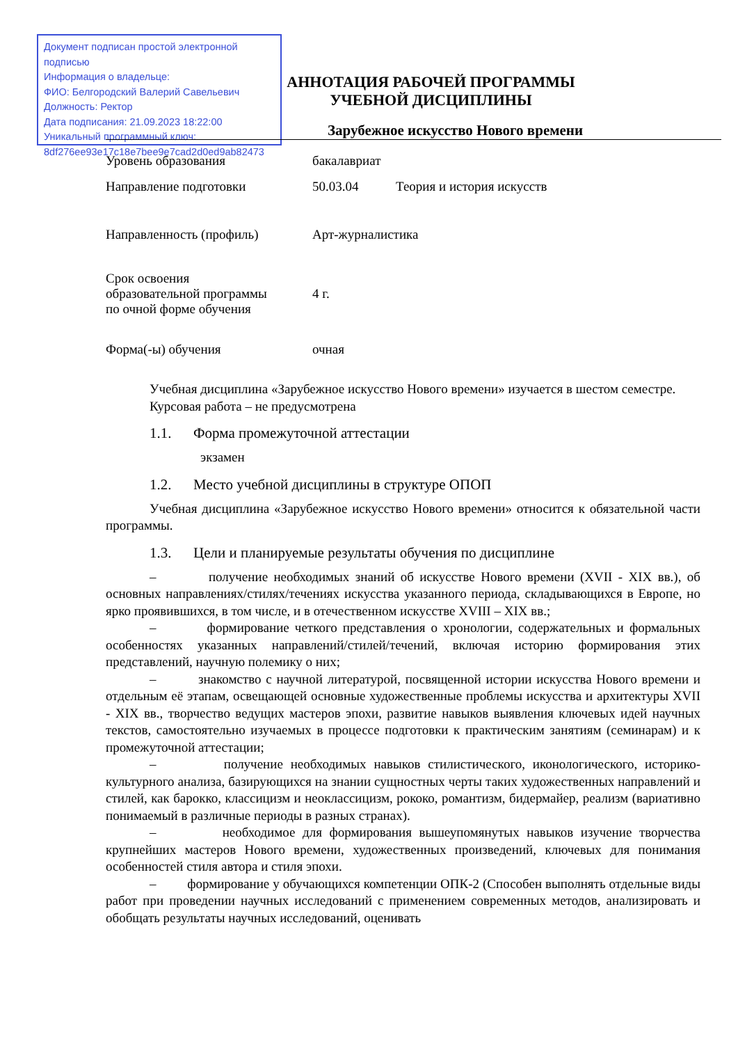Документ подписан простой электронной подписью
Информация о владельце:
ФИО: Белгородский Валерий Савельевич
Должность: Ректор
Дата подписания: 21.09.2023 18:22:00
Уникальный программный ключ:
8df276ee93e17c18e7bee9e7cad2d0ed9ab82473
АННОТАЦИЯ РАБОЧЕЙ ПРОГРАММЫ
УЧЕБНОЙ ДИСЦИПЛИНЫ
Зарубежное искусство Нового времени
| Уровень образования | бакалавриат | |
| Направление подготовки | 50.03.04 | Теория и история искусств |
| Направленность (профиль) | Арт-журналистика | |
| Срок освоения образовательной программы по очной форме обучения | 4 г. | |
| Форма(-ы) обучения | очная | |
Учебная дисциплина «Зарубежное искусство Нового времени» изучается в шестом семестре.
Курсовая работа – не предусмотрена
1.1. Форма промежуточной аттестации
экзамен
1.2. Место учебной дисциплины в структуре ОПОП
Учебная дисциплина «Зарубежное искусство Нового времени» относится к обязательной части программы.
1.3. Цели и планируемые результаты обучения по дисциплине
– получение необходимых знаний об искусстве Нового времени (XVII - XIX вв.), об основных направлениях/стилях/течениях искусства указанного периода, складывающихся в Европе, но ярко проявившихся, в том числе, и в отечественном искусстве XVIII – XIX вв.;
– формирование четкого представления о хронологии, содержательных и формальных особенностях указанных направлений/стилей/течений, включая историю формирования этих представлений, научную полемику о них;
– знакомство с научной литературой, посвященной истории искусства Нового времени и отдельным её этапам, освещающей основные художественные проблемы искусства и архитектуры XVII - XIX вв., творчество ведущих мастеров эпохи, развитие навыков выявления ключевых идей научных текстов, самостоятельно изучаемых в процессе подготовки к практическим занятиям (семинарам) и к промежуточной аттестации;
– получение необходимых навыков стилистического, иконологического, историко-культурного анализа, базирующихся на знании сущностных черты таких художественных направлений и стилей, как барокко, классицизм и неоклассицизм, рококо, романтизм, бидермайер, реализм (вариативно понимаемый в различные периоды в разных странах).
– необходимое для формирования вышеупомянутых навыков изучение творчества крупнейших мастеров Нового времени, художественных произведений, ключевых для понимания особенностей стиля автора и стиля эпохи.
– формирование у обучающихся компетенции ОПК-2 (Способен выполнять отдельные виды работ при проведении научных исследований с применением современных методов, анализировать и обобщать результаты научных исследований, оценивать